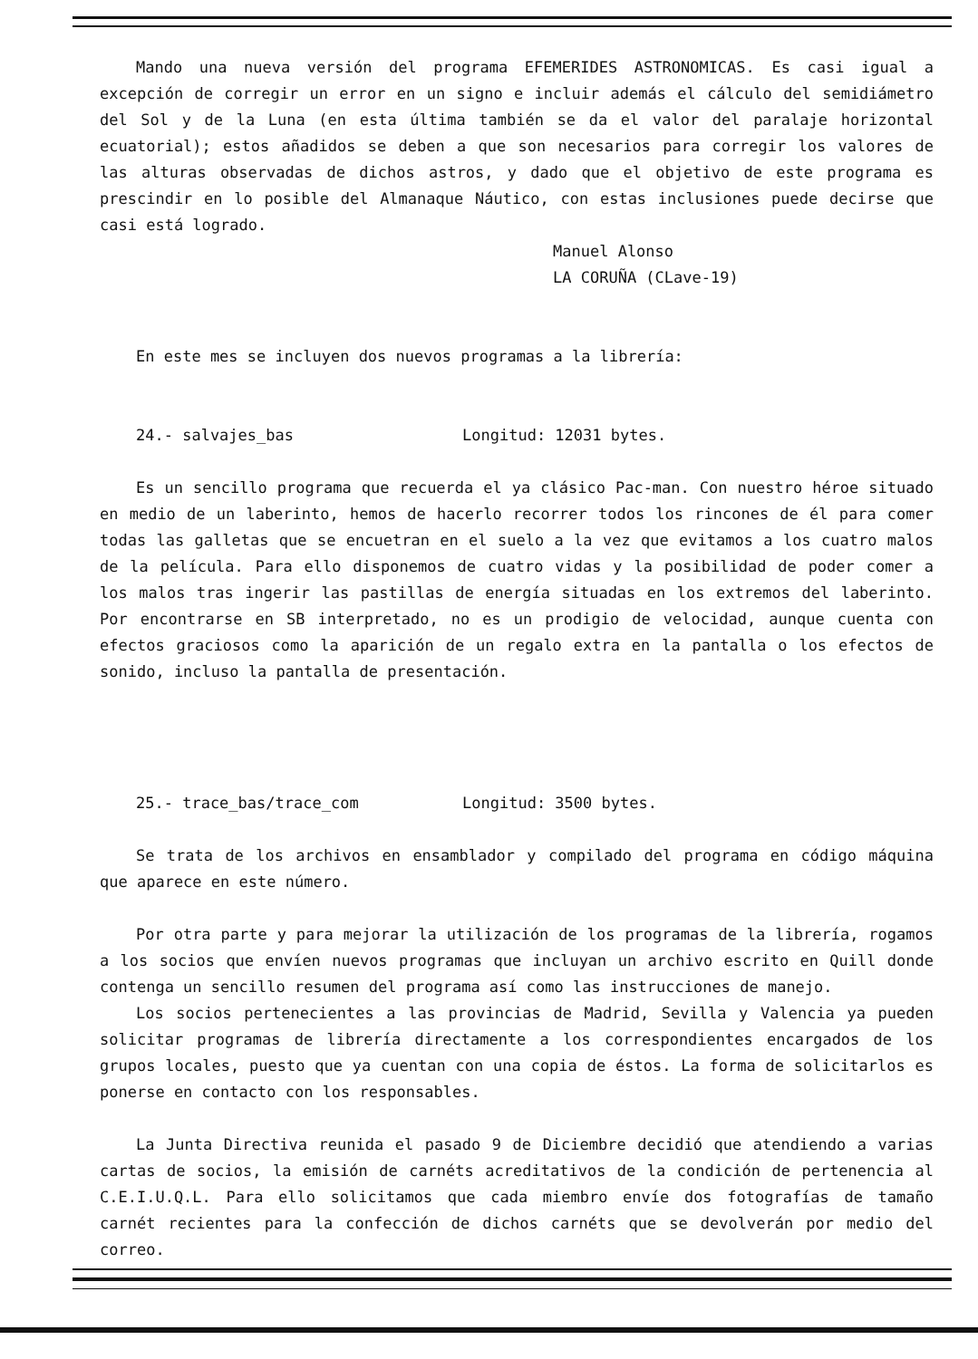Mando una nueva versión del programa EFEMERIDES ASTRONOMICAS. Es casi igual a excepción de corregir un error en un signo e incluir además el cálculo del semidiámetro del Sol y de la Luna (en esta última también se da el valor del paralaje horizontal ecuatorial); estos añadidos se deben a que son necesarios para corregir los valores de las alturas observadas de dichos astros, y dado que el objetivo de este programa es prescindir en lo posible del Almanaque Náutico, con estas inclusiones puede decirse que casi está logrado.
Manuel Alonso
LA CORUÑA (CLave-19)
En este mes se incluyen dos nuevos programas a la librería:
24.- salvajes_bas Longitud: 12031 bytes.
Es un sencillo programa que recuerda el ya clásico Pac-man. Con nuestro héroe situado en medio de un laberinto, hemos de hacerlo recorrer todos los rincones de él para comer todas las galletas que se encuetran en el suelo a la vez que evitamos a los cuatro malos de la película. Para ello disponemos de cuatro vidas y la posibilidad de poder comer a los malos tras ingerir las pastillas de energía situadas en los extremos del laberinto. Por encontrarse en SB interpretado, no es un prodigio de velocidad, aunque cuenta con efectos graciosos como la aparición de un regalo extra en la pantalla o los efectos de sonido, incluso la pantalla de presentación.
25.- trace_bas/trace_com Longitud: 3500 bytes.
Se trata de los archivos en ensamblador y compilado del programa en código máquina que aparece en este número.
Por otra parte y para mejorar la utilización de los programas de la librería, rogamos a los socios que envíen nuevos programas que incluyan un archivo escrito en Quill donde contenga un sencillo resumen del programa así como las instrucciones de manejo.
Los socios pertenecientes a las provincias de Madrid, Sevilla y Valencia ya pueden solicitar programas de librería directamente a los correspondientes encargados de los grupos locales, puesto que ya cuentan con una copia de éstos. La forma de solicitarlos es ponerse en contacto con los responsables.
La Junta Directiva reunida el pasado 9 de Diciembre decidió que atendiendo a varias cartas de socios, la emisión de carnéts acreditativos de la condición de pertenencia al C.E.I.U.Q.L. Para ello solicitamos que cada miembro envíe dos fotografías de tamaño carnét recientes para la confección de dichos carnéts que se devolverán por medio del correo.